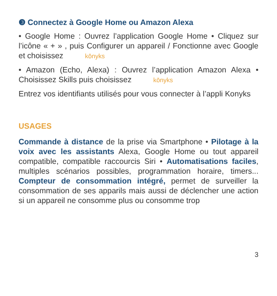❸ Connectez à Google Home ou Amazon Alexa
• Google Home : Ouvrez l’application Google Home • Cliquez sur l’icône « + » , puis Configurer un appareil / Fonctionne avec Google et choisissez kōnyks
• Amazon (Echo, Alexa) : Ouvrez l’application Amazon Alexa • Choisissez Skills puis choisissez kōnyks
Entrez vos identifiants utilisés pour vous connecter à l’appli Konyks
USAGES
Commande à distance de la prise via Smartphone • Pilotage à la voix avec les assistants Alexa, Google Home ou tout appareil compatible, compatible raccourcis Siri • Automatisations faciles, multiples scénarios possibles, programmation horaire, timers... Compteur de consommation intégré, permet de surveiller la consommation de ses apparils mais aussi de déclencher une action si un appareil ne consomme plus ou consomme trop
3